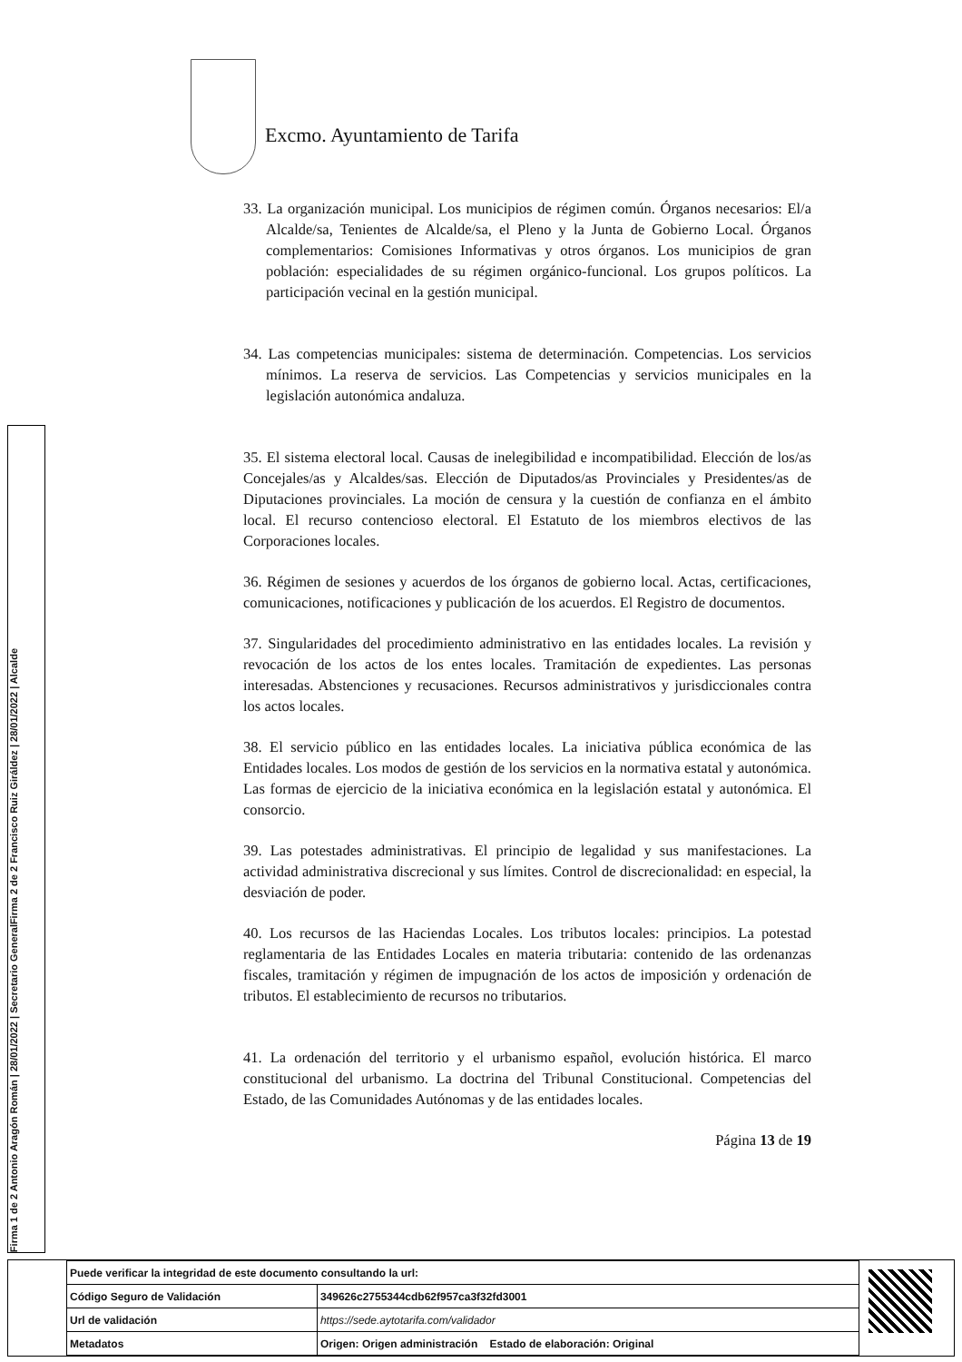Excmo. Ayuntamiento de Tarifa
Firma 1 de 2 Antonio Aragón Román | 28/01/2022 | Secretario General
Firma 2 de 2 Francisco Ruiz Giráldez | 28/01/2022 | Alcalde
33. La organización municipal. Los municipios de régimen común. Órganos necesarios: El/a Alcalde/sa, Tenientes de Alcalde/sa, el Pleno y la Junta de Gobierno Local. Órganos complementarios: Comisiones Informativas y otros órganos. Los municipios de gran población: especialidades de su régimen orgánico-funcional. Los grupos políticos. La participación vecinal en la gestión municipal.
34. Las competencias municipales: sistema de determinación. Competencias. Los servicios mínimos. La reserva de servicios. Las Competencias y servicios municipales en la legislación autonómica andaluza.
35. El sistema electoral local. Causas de inelegibilidad e incompatibilidad. Elección de los/as Concejales/as y Alcaldes/sas. Elección de Diputados/as Provinciales y Presidentes/as de Diputaciones provinciales. La moción de censura y la cuestión de confianza en el ámbito local. El recurso contencioso electoral. El Estatuto de los miembros electivos de las Corporaciones locales.
36. Régimen de sesiones y acuerdos de los órganos de gobierno local. Actas, certificaciones, comunicaciones, notificaciones y publicación de los acuerdos. El Registro de documentos.
37. Singularidades del procedimiento administrativo en las entidades locales. La revisión y revocación de los actos de los entes locales. Tramitación de expedientes. Las personas interesadas. Abstenciones y recusaciones. Recursos administrativos y jurisdiccionales contra los actos locales.
38. El servicio público en las entidades locales. La iniciativa pública económica de las Entidades locales. Los modos de gestión de los servicios en la normativa estatal y autonómica. Las formas de ejercicio de la iniciativa económica en la legislación estatal y autonómica. El consorcio.
39. Las potestades administrativas. El principio de legalidad y sus manifestaciones. La actividad administrativa discrecional y sus límites. Control de discrecionalidad: en especial, la desviación de poder.
40. Los recursos de las Haciendas Locales. Los tributos locales: principios. La potestad reglamentaria de las Entidades Locales en materia tributaria: contenido de las ordenanzas fiscales, tramitación y régimen de impugnación de los actos de imposición y ordenación de tributos. El establecimiento de recursos no tributarios.
41. La ordenación del territorio y el urbanismo español, evolución histórica. El marco constitucional del urbanismo. La doctrina del Tribunal Constitucional. Competencias del Estado, de las Comunidades Autónomas y de las entidades locales.
Página 13 de 19
| Puede verificar la integridad de este documento consultando la url: | |
| Código Seguro de Validación | 349626c2755344cdb62f957ca3f32fd3001 |
| Url de validación | https://sede.aytotarifa.com/validador |
| Metadatos | Origen: Origen administración Estado de elaboración: Original |